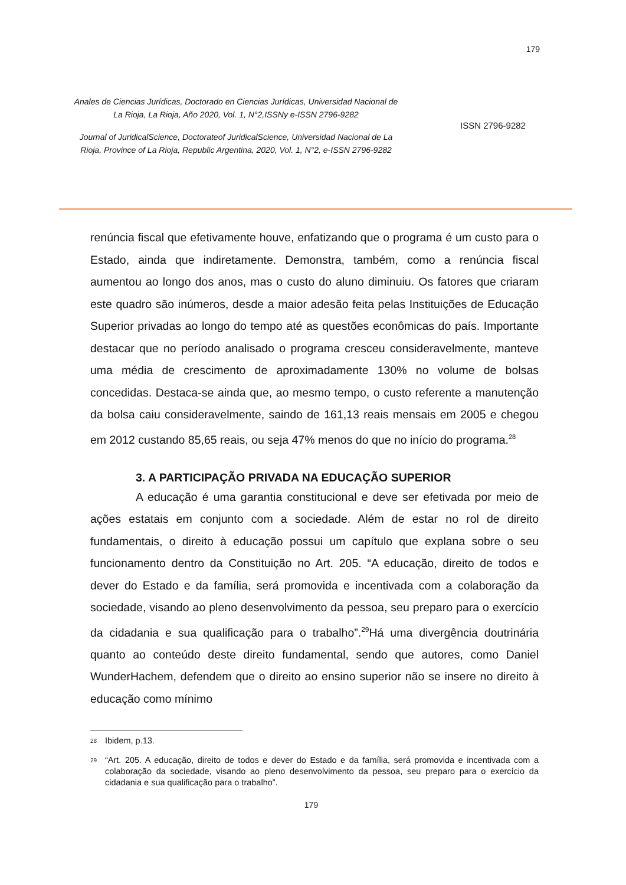179
Anales de Ciencias Jurídicas, Doctorado en Ciencias Jurídicas, Universidad Nacional de La Rioja, La Rioja, Año 2020, Vol. 1, N°2,ISSNy e-ISSN 2796-9282
Journal of JuridicalScience, Doctorateof JuridicalScience, Universidad Nacional de La Rioja, Province of La Rioja, Republic Argentina, 2020, Vol. 1, N°2, e-ISSN 2796-9282
ISSN 2796-9282
renúncia fiscal que efetivamente houve, enfatizando que o programa é um custo para o Estado, ainda que indiretamente. Demonstra, também, como a renúncia fiscal aumentou ao longo dos anos, mas o custo do aluno diminuiu. Os fatores que criaram este quadro são inúmeros, desde a maior adesão feita pelas Instituições de Educação Superior privadas ao longo do tempo até as questões econômicas do país. Importante destacar que no período analisado o programa cresceu consideravelmente, manteve uma média de crescimento de aproximadamente 130% no volume de bolsas concedidas. Destaca-se ainda que, ao mesmo tempo, o custo referente a manutenção da bolsa caiu consideravelmente, saindo de 161,13 reais mensais em 2005 e chegou em 2012 custando 85,65 reais, ou seja 47% menos do que no início do programa.<sup>28</sup>
3. A PARTICIPAÇÃO PRIVADA NA EDUCAÇÃO SUPERIOR
A educação é uma garantia constitucional e deve ser efetivada por meio de ações estatais em conjunto com a sociedade. Além de estar no rol de direito fundamentais, o direito à educação possui um capítulo que explana sobre o seu funcionamento dentro da Constituição no Art. 205. “A educação, direito de todos e dever do Estado e da família, será promovida e incentivada com a colaboração da sociedade, visando ao pleno desenvolvimento da pessoa, seu preparo para o exercício da cidadania e sua qualificação para o trabalho”.<sup>29</sup>Há uma divergência doutrinária quanto ao conteúdo deste direito fundamental, sendo que autores, como Daniel WunderHachem, defendem que o direito ao ensino superior não se insere no direito à educação como mínimo
<sup>28</sup> Ibidem, p.13.
<sup>29</sup> “Art. 205. A educação, direito de todos e dever do Estado e da família, será promovida e incentivada com a colaboração da sociedade, visando ao pleno desenvolvimento da pessoa, seu preparo para o exercício da cidadania e sua qualificação para o trabalho”.
179